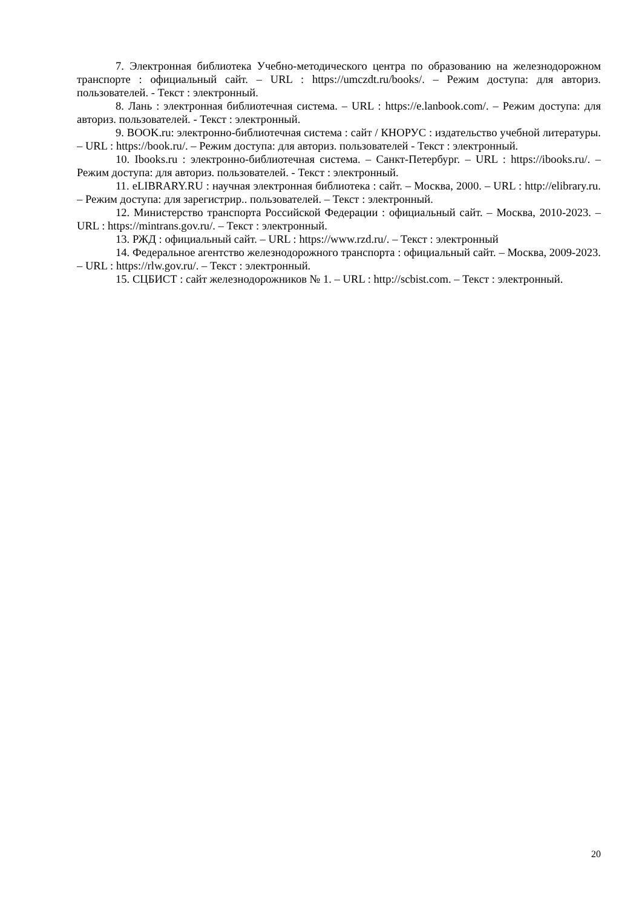7. Электронная библиотека Учебно-методического центра по образованию на железнодорожном транспорте : официальный сайт. – URL : https://umczdt.ru/books/. – Режим доступа: для авториз. пользователей. - Текст : электронный.
8. Лань : электронная библиотечная система. – URL : https://e.lanbook.com/. – Режим доступа: для авториз. пользователей. - Текст : электронный.
9. BOOK.ru: электронно-библиотечная система : сайт / КНОРУС : издательство учебной литературы. – URL : https://book.ru/. – Режим доступа: для авториз. пользователей - Текст : электронный.
10. Ibooks.ru : электронно-библиотечная система. – Санкт-Петербург. – URL : https://ibooks.ru/. – Режим доступа: для авториз. пользователей. - Текст : электронный.
11. eLIBRARY.RU : научная электронная библиотека : сайт. – Москва, 2000. – URL : http://elibrary.ru. – Режим доступа: для зарегистрир.. пользователей. – Текст : электронный.
12. Министерство транспорта Российской Федерации : официальный сайт. – Москва, 2010-2023. – URL : https://mintrans.gov.ru/. – Текст : электронный.
13. РЖД : официальный сайт. – URL : https://www.rzd.ru/. – Текст : электронный
14. Федеральное агентство железнодорожного транспорта : официальный сайт. – Москва, 2009-2023. – URL : https://rlw.gov.ru/. – Текст : электронный.
15. СЦБИСТ : сайт железнодорожников № 1. – URL : http://scbist.com. – Текст : электронный.
20